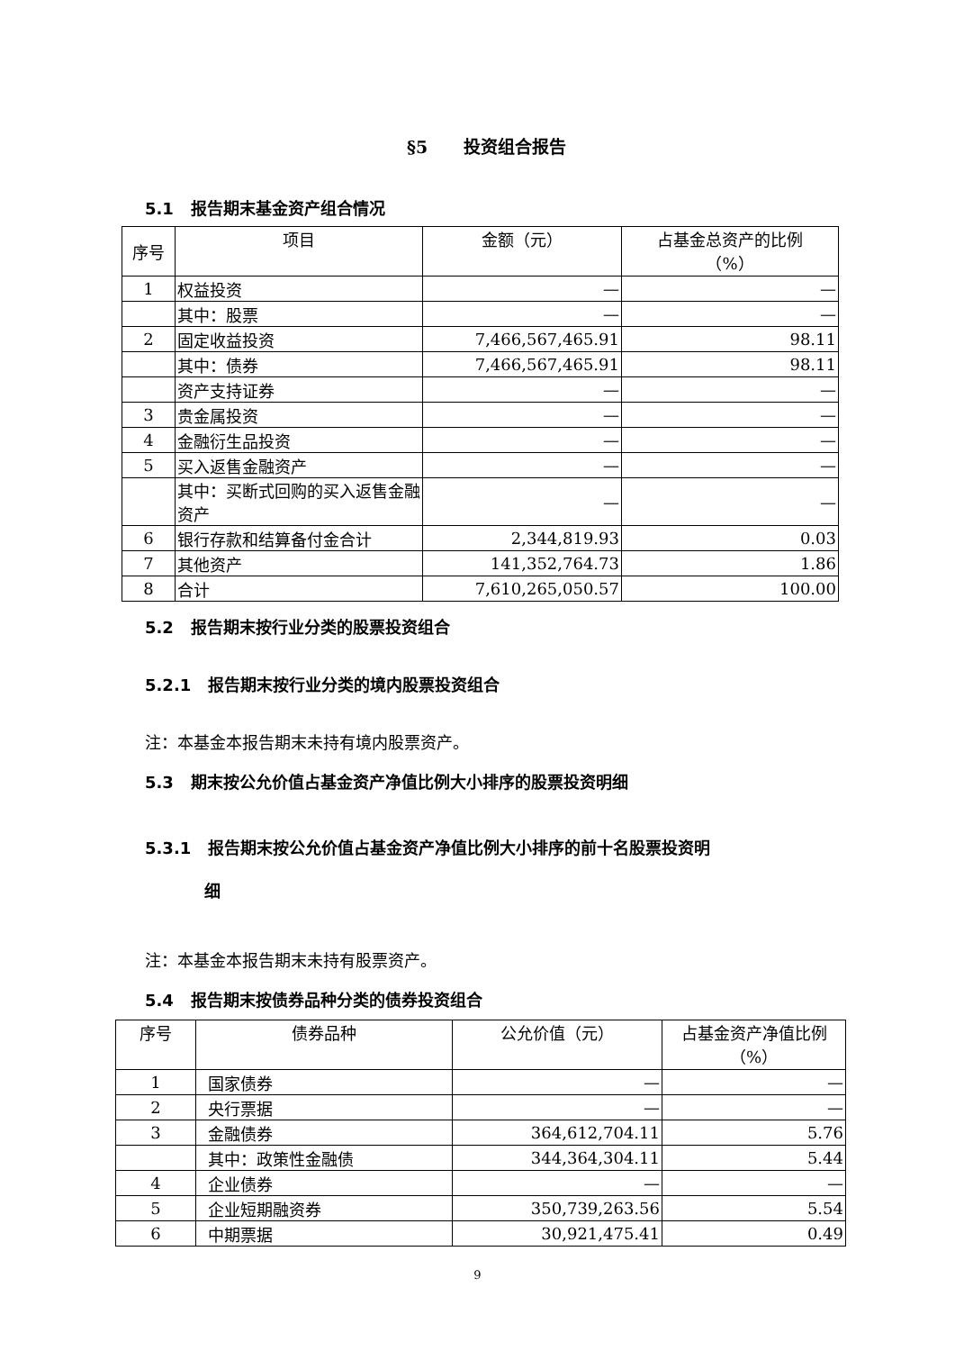§5 投资组合报告
5.1 报告期末基金资产组合情况
| 序号 | 项目 | 金额（元） | 占基金总资产的比例 （%） |
| --- | --- | --- | --- |
| 1 | 权益投资 | — | — |
| | 其中：股票 | — | — |
| 2 | 固定收益投资 | 7,466,567,465.91 | 98.11 |
| | 其中：债券 | 7,466,567,465.91 | 98.11 |
| | 资产支持证券 | — | — |
| 3 | 贵金属投资 | — | — |
| 4 | 金融衍生品投资 | — | — |
| 5 | 买入返售金融资产 | — | — |
| | 其中：买断式回购的买入返售金融资产 | — | — |
| 6 | 银行存款和结算备付金合计 | 2,344,819.93 | 0.03 |
| 7 | 其他资产 | 141,352,764.73 | 1.86 |
| 8 | 合计 | 7,610,265,050.57 | 100.00 |
5.2 报告期末按行业分类的股票投资组合
5.2.1 报告期末按行业分类的境内股票投资组合
注：本基金本报告期末未持有境内股票资产。
5.3 期末按公允价值占基金资产净值比例大小排序的股票投资明细
5.3.1 报告期末按公允价值占基金资产净值比例大小排序的前十名股票投资明
细
注：本基金本报告期末未持有股票资产。
5.4 报告期末按债券品种分类的债券投资组合
| 序号 | 债券品种 | 公允价值（元） | 占基金资产净值比例 （%） |
| --- | --- | --- | --- |
| 1 | 国家债券 | — | — |
| 2 | 央行票据 | — | — |
| 3 | 金融债券 | 364,612,704.11 | 5.76 |
| | 其中：政策性金融债 | 344,364,304.11 | 5.44 |
| 4 | 企业债券 | — | — |
| 5 | 企业短期融资券 | 350,739,263.56 | 5.54 |
| 6 | 中期票据 | 30,921,475.41 | 0.49 |
9